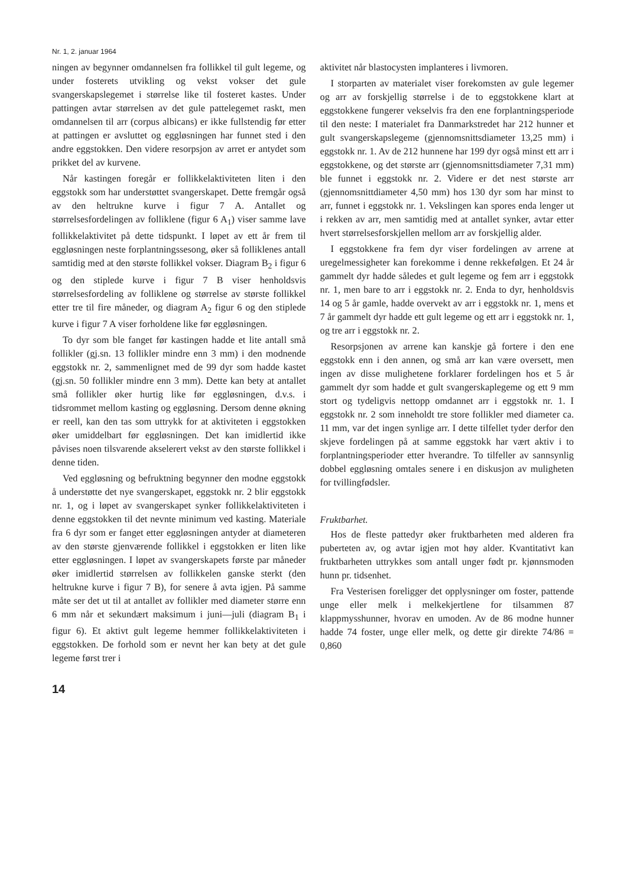Nr. 1, 2. januar 1964
ningen av begynner omdannelsen fra follikkel til gult legeme, og under fosterets utvikling og vekst vokser det gule svangerskapslegemet i størrelse like til fosteret kastes. Under pattingen avtar størrelsen av det gule pattelegemet raskt, men omdannelsen til arr (corpus albicans) er ikke fullstendig før etter at pattingen er avsluttet og eggløsningen har funnet sted i den andre eggstokken. Den videre resorpsjon av arret er antydet som prikket del av kurvene.
Når kastingen foregår er follikkelaktiviteten liten i den eggstokk som har understøttet svangerskapet. Dette fremgår også av den heltrukne kurve i figur 7 A. Antallet og størrelsesfordelingen av folliklene (figur 6 A<sub>1</sub>) viser samme lave follikkelaktivitet på dette tidspunkt. I løpet av ett år frem til eggløsningen neste forplantningssesong, øker så folliklenes antall samtidig med at den største follikkel vokser. Diagram B<sub>2</sub> i figur 6 og den stiplede kurve i figur 7 B viser henholdsvis størrelsesfordeling av folliklene og størrelse av største follikkel etter tre til fire måneder, og diagram A<sub>2</sub> figur 6 og den stiplede kurve i figur 7 A viser forholdene like før eggløsningen.
To dyr som ble fanget før kastingen hadde et lite antall små follikler (gj.sn. 13 follikler mindre enn 3 mm) i den modnende eggstokk nr. 2, sammenlignet med de 99 dyr som hadde kastet (gj.sn. 50 follikler mindre enn 3 mm). Dette kan bety at antallet små follikler øker hurtig like før eggløsningen, d.v.s. i tidsrommet mellom kasting og eggløsning. Dersom denne økning er reell, kan den tas som uttrykk for at aktiviteten i eggstokken øker umiddelbart før eggløsningen. Det kan imidlertid ikke påvises noen tilsvarende akselerert vekst av den største follikkel i denne tiden.
Ved eggløsning og befruktning begynner den modne eggstokk å understøtte det nye svangerskapet, eggstokk nr. 2 blir eggstokk nr. 1, og i løpet av svangerskapet synker follikkelaktiviteten i denne eggstokken til det nevnte minimum ved kasting. Materiale fra 6 dyr som er fanget etter eggløsningen antyder at diameteren av den største gjenværende follikkel i eggstokken er liten like etter eggløsningen. I løpet av svangerskapets første par måneder øker imidlertid størrelsen av follikkelen ganske sterkt (den heltrukne kurve i figur 7 B), for senere å avta igjen. På samme måte ser det ut til at antallet av follikler med diameter større enn 6 mm når et sekundært maksimum i juni—juli (diagram B<sub>1</sub> i figur 6). Et aktivt gult legeme hemmer follikkelaktiviteten i eggstokken. De forhold som er nevnt her kan bety at det gule legeme først trer i
14
aktivitet når blastocysten implanteres i livmoren.
I storparten av materialet viser forekomsten av gule legemer og arr av forskjellig størrelse i de to eggstokkene klart at eggstokkene fungerer vekselvis fra den ene forplantningsperiode til den neste: I materialet fra Danmarkstredet har 212 hunner et gult svangerskapslegeme (gjennomsnittsdiameter 13,25 mm) i eggstokk nr. 1. Av de 212 hunnene har 199 dyr også minst ett arr i eggstokkene, og det største arr (gjennomsnittsdiameter 7,31 mm) ble funnet i eggstokk nr. 2. Videre er det nest største arr (gjennomsnittdiameter 4,50 mm) hos 130 dyr som har minst to arr, funnet i eggstokk nr. 1. Vekslingen kan spores enda lenger ut i rekken av arr, men samtidig med at antallet synker, avtar etter hvert størrelsesforskjellen mellom arr av forskjellig alder.
I eggstokkene fra fem dyr viser fordelingen av arrene at uregelmessigheter kan forekomme i denne rekkefølgen. Et 24 år gammelt dyr hadde således et gult legeme og fem arr i eggstokk nr. 1, men bare to arr i eggstokk nr. 2. Enda to dyr, henholdsvis 14 og 5 år gamle, hadde overvekt av arr i eggstokk nr. 1, mens et 7 år gammelt dyr hadde ett gult legeme og ett arr i eggstokk nr. 1, og tre arr i eggstokk nr. 2.
Resorpsjonen av arrene kan kanskje gå fortere i den ene eggstokk enn i den annen, og små arr kan være oversett, men ingen av disse mulighetene forklarer fordelingen hos et 5 år gammelt dyr som hadde et gult svangerskaplegeme og ett 9 mm stort og tydeligvis nettopp omdannet arr i eggstokk nr. 1. I eggstokk nr. 2 som inneholdt tre store follikler med diameter ca. 11 mm, var det ingen synlige arr. I dette tilfellet tyder derfor den skjeve fordelingen på at samme eggstokk har vært aktiv i to forplantningsperioder etter hverandre. To tilfeller av sannsynlig dobbel eggløsning omtales senere i en diskusjon av muligheten for tvillingfødsler.
Fruktbarhet.
Hos de fleste pattedyr øker fruktbarheten med alderen fra puberteten av, og avtar igjen mot høy alder. Kvantitativt kan fruktbarheten uttrykkes som antall unger født pr. kjønnsmoden hunn pr. tidsenhet.
Fra Vesterisen foreligger det opplysninger om foster, pattende unge eller melk i melkekjertlene for tilsammen 87 klappmysshunner, hvorav en umoden. Av de 86 modne hunner hadde 74 foster, unge eller melk, og dette gir direkte 74/86 = 0,860